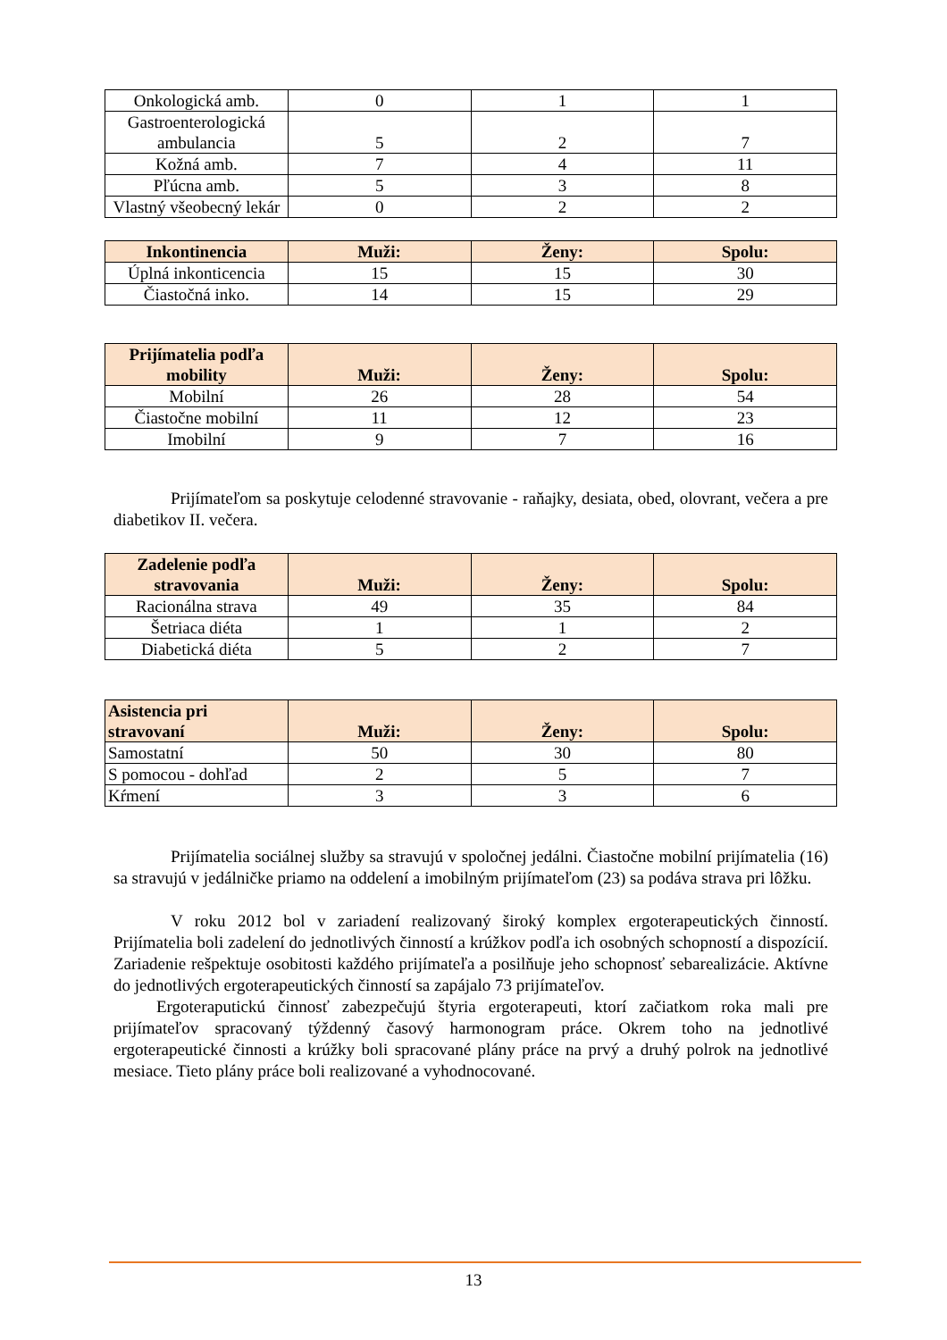| Onkologická amb. | 0 | 1 | 1 |
| Gastroenterologická ambulancia | 5 | 2 | 7 |
| Kožná amb. | 7 | 4 | 11 |
| Pľúcna amb. | 5 | 3 | 8 |
| Vlastný všeobecný lekár | 0 | 2 | 2 |
| Inkontinencia | Muži: | Ženy: | Spolu: |
| --- | --- | --- | --- |
| Úplná inkonticencia | 15 | 15 | 30 |
| Čiastočná inko. | 14 | 15 | 29 |
| Prijímatelia podľa mobility | Muži: | Ženy: | Spolu: |
| --- | --- | --- | --- |
| Mobilní | 26 | 28 | 54 |
| Čiastočne mobilní | 11 | 12 | 23 |
| Imobilní | 9 | 7 | 16 |
Prijímateľom sa poskytuje celodenné stravovanie - raňajky, desiata, obed, olovrant, večera a pre diabetikov II. večera.
| Zadelenie podľa stravovania | Muži: | Ženy: | Spolu: |
| --- | --- | --- | --- |
| Racionálna strava | 49 | 35 | 84 |
| Šetriaca diéta | 1 | 1 | 2 |
| Diabetická diéta | 5 | 2 | 7 |
| Asistencia pri stravovaní | Muži: | Ženy: | Spolu: |
| --- | --- | --- | --- |
| Samostatní | 50 | 30 | 80 |
| S pomocou - dohľad | 2 | 5 | 7 |
| Kŕmení | 3 | 3 | 6 |
Prijímatelia sociálnej služby sa stravujú v spoločnej jedálni. Čiastočne mobilní prijímatelia (16) sa stravujú v jedálničke priamo na oddelení a imobilným prijímateľom (23) sa podáva strava pri lôžku.
V roku 2012 bol v zariadení realizovaný široký komplex ergoterapeutických činností. Prijímatelia boli zadelení do jednotlivých činností a krúžkov podľa ich osobných schopností a dispozícií. Zariadenie rešpektuje osobitosti každého prijímateľa a posilňuje jeho schopnosť sebarealizácie. Aktívne do jednotlivých ergoterapeutických činností sa zapájalo 73 prijímateľov.
Ergoteraputickú činnosť zabezpečujú štyria ergoterapeuti, ktorí začiatkom roka mali pre prijímateľov spracovaný týždenný časový harmonogram práce. Okrem toho na jednotlivé ergoterapeutické činnosti a krúžky boli spracované plány práce na prvý a druhý polrok na jednotlivé mesiace. Tieto plány práce boli realizované a vyhodnocované.
13